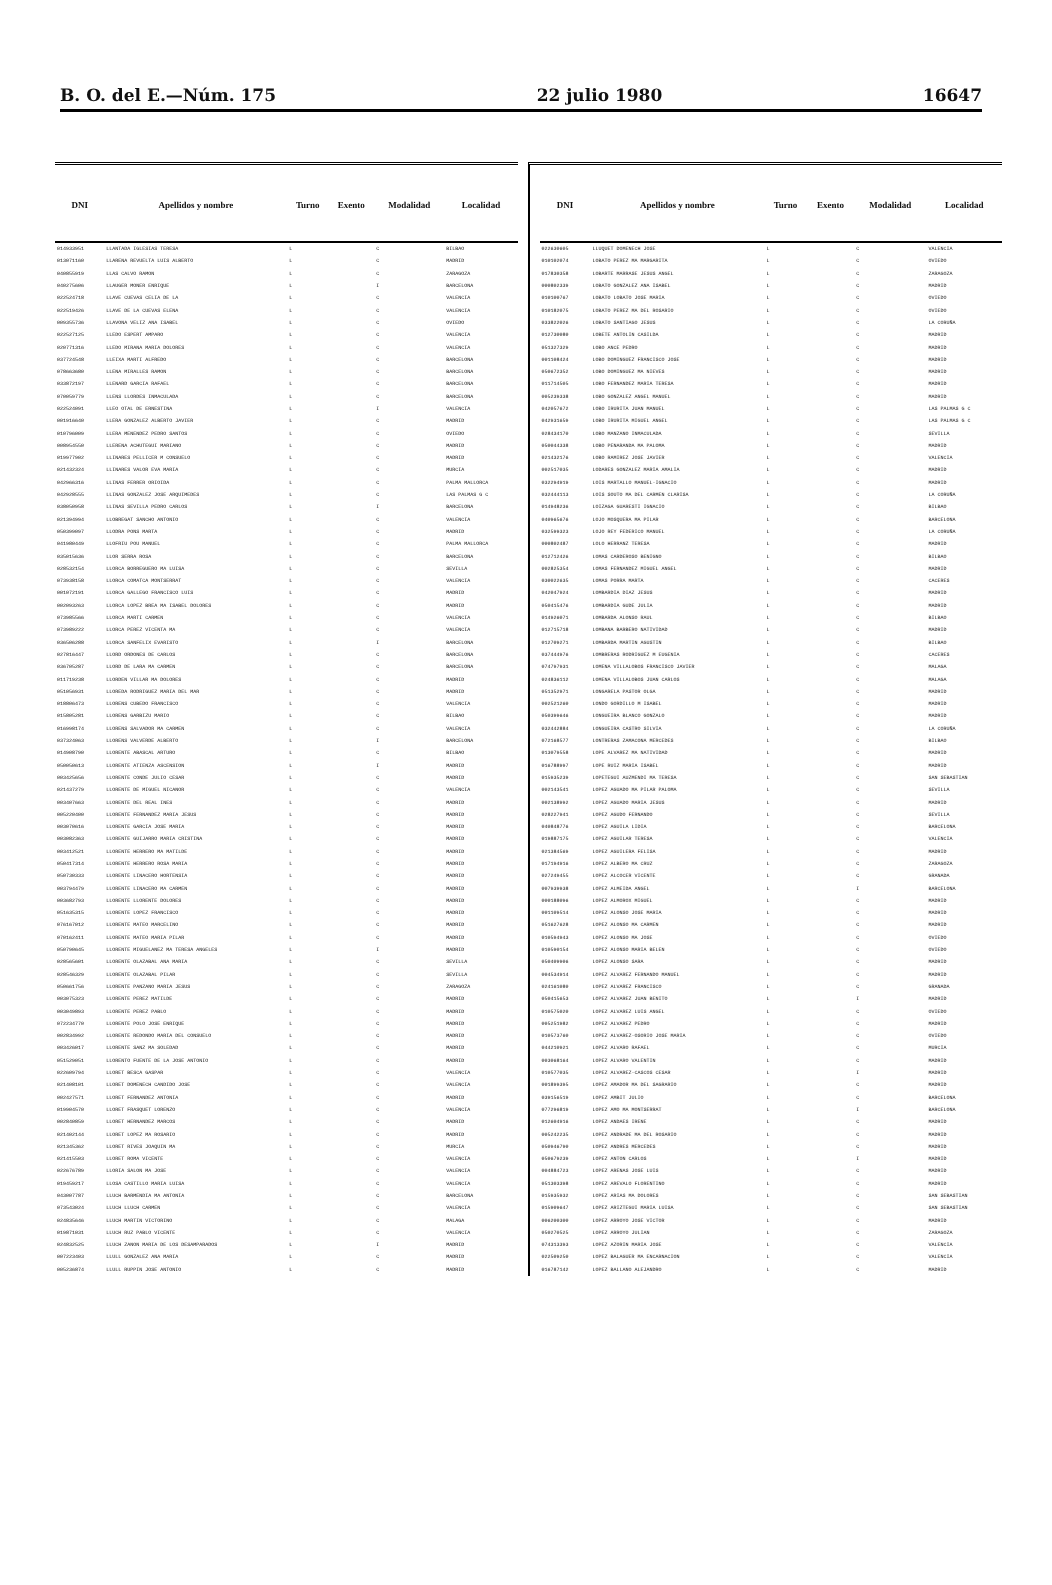B. O. del E.—Núm. 175 22 julio 1980 16647
| DNI | Apellidos y nombre | Turno | Exento | Modalidad | Localidad |
| --- | --- | --- | --- | --- | --- |
| 014933951 | LLANTADA IGLESIAS TERESA | L | | C | BILBAO |
| 013071160 | LLARENA REVUELTA LUIS ALBERTO | L | | C | MADRID |
| 040855919 | LLAS CALVO RAMON | L | | C | ZARAGOZA |
| 040275606 | LLAUGER MONER ENRIQUE | L | | I | BARCELONA |
| 022524718 | LLAVE CUEVAS CELIA DE LA | L | | C | VALENCIA |
| 022519426 | LLAVE DE LA CUEVAS ELENA | L | | C | VALENCIA |
| 009355736 | LLAVONA VELIZ ANA ISABEL | L | | C | OVIEDO |
| 022527125 | LLEDO ESPERT AMPARO | L | | C | VALENCIA |
| 020771316 | LLEDO MIRANA MARIA DOLORES | L | | C | VALENCIA |
| 037724548 | LLEIXA MARTI ALFREDO | L | | C | BARCELONA |
| 078663680 | LLENA MIRALLES RAMON | L | | C | BARCELONA |
| 033872197 | LLENARD GARCIA RAFAEL | L | | C | BARCELONA |
| 070059779 | LLENS LLORDES INMACULADA | L | | C | BARCELONA |
| 022524091 | LLEO OTAL DE ERNESTINA | L | | I | VALENCIA |
| 001916640 | LLERA GONZALEZ ALBERTO JAVIER | L | | C | MADRID |
| 010796009 | LLERA MENENDEZ PEDRO SANTOS | L | | C | OVIEDO |
| 008954550 | LLERENA ACHUTEGUI MARIANO | L | | C | MADRID |
| 019977902 | LLINARES PELLICER M CONSUELO | L | | C | MADRID |
| 021432324 | LLINARES VALOR EVA MARIA | L | | C | MURCIA |
| 042966316 | LLINAS FERRER ORIOIDA | L | | C | PALMA MALLORCA |
| 042928555 | LLINAS GONZALEZ JOSE ARQUIMEDES | L | | C | LAS PALMAS G C |
| 038050958 | LLINAS SEVILLA PEDRO CARLOS | L | | I | BARCELONA |
| 021394994 | LLOBREGAT SANCHO ANTONIO | L | | C | VALENCIA |
| 050399097 | LLODRA PONS MARTA | L | | C | MADRID |
| 041980449 | LLOFRIU POU MANUEL | L | | C | PALMA MALLORCA |
| 035015636 | LLOR SERRA ROSA | L | | C | BARCELONA |
| 028532154 | LLORCA BORREGUERO MA LUISA | L | | C | SEVILLA |
| 073938158 | LLORCA COMATCA MONTSERRAT | L | | C | VALENCIA |
| 001072191 | LLORCA GALLEGO FRANCISCO LUIS | L | | C | MADRID |
| 002093263 | LLORCA LOPEZ BREA MA ISABEL DOLORES | L | | C | MADRID |
| 073985566 | LLORCA MARTI CARMEN | L | | C | VALENCIA |
| 073989222 | LLORCA PEREZ VICENTA MA | L | | C | VALENCIA |
| 036506288 | LLORCA SANFELIX EVARISTO | L | | I | BARCELONA |
| 027816447 | LLORD ORDONES DE CARLOS | L | | C | BARCELONA |
| 036705287 | LLORD DE LARA MA CARMEN | L | | C | BARCELONA |
| 011719238 | LLORDEN VILLAR MA DOLORES | L | | C | MADRID |
| 051056931 | LLOREDA RODRIGUEZ MARIA DEL MAR | L | | C | MADRID |
| 018806473 | LLORENS CUBEDO FRANCISCO | L | | C | VALENCIA |
| 015805281 | LLORENS GARBIZU MARIO | L | | C | BILBAO |
| 016998174 | LLORENS SALVADOR MA CARMEN | L | | C | VALENCIA |
| 037324063 | LLORENS VALVERDE ALBERTO | L | | I | BARCELONA |
| 014908790 | LLORENTE ABASCAL ARTURO | L | | C | BILBAO |
| 050050613 | LLORENTE ATIENZA ASCENSION | L | | I | MADRID |
| 003425656 | LLORENTE CONDE JULIO CESAR | L | | C | MADRID |
| 021437279 | LLORENTE DE MIGUEL NICANOR | L | | C | VALENCIA |
| 003407663 | LLORENTE DEL REAL INES | L | | C | MADRID |
| 005220400 | LLORENTE FERNANDEZ MARIA JESUS | L | | C | MADRID |
| 003070616 | LLORENTE GARCIA JOSE MARIA | L | | C | MADRID |
| 003082363 | LLORENTE GUIJARRO MARIA CRISTINA | L | | C | MADRID |
| 003412521 | LLORENTE HERRERO MA MATILDE | L | | C | MADRID |
| 050417314 | LLORENTE HERRERO ROSA MARIA | L | | C | MADRID |
| 050730333 | LLORENTE LINACERO HORTENSIA | L | | C | MADRID |
| 003794479 | LLORENTE LINACERO MA CARMEN | L | | C | MADRID |
| 003682793 | LLORENTE LLORENTE DOLORES | L | | C | MADRID |
| 051635315 | LLORENTE LOPEZ FRANCISCO | L | | C | MADRID |
| 076167012 | LLORENTE MATEO MARCELINO | L | | C | MADRID |
| 070162411 | LLORENTE MATEO MARIA PILAR | L | | C | MADRID |
| 050790645 | LLORENTE MIGUELANEZ MA TERESA ANGELES | L | | I | MADRID |
| 028565601 | LLORENTE OLAZABAL ANA MARIA | L | | C | SEVILLA |
| 028546329 | LLORENTE OLAZABAL PILAR | L | | C | SEVILLA |
| 050661756 | LLORENTE PANZANO MARIA JESUS | L | | C | ZARAGOZA |
| 003075323 | LLORENTE PEREZ MATILDE | L | | C | MADRID |
| 003049893 | LLORENTE PEREZ PABLO | L | | C | MADRID |
| 072234770 | LLORENTE POLO JOSE ENRIQUE | L | | C | MADRID |
| 002834992 | LLORENTE REDONDO MARIA DEL CONSUELO | L | | C | MADRID |
| 003426017 | LLORENTE SANZ MA SOLEDAD | L | | C | MADRID |
| 051529051 | LLORENTO FUENTE DE LA JOSE ANTONIO | L | | C | MADRID |
| 022609794 | LLORET BESCA GASPAR | L | | C | VALENCIA |
| 021408101 | LLORET DOMENECH CANDIDO JOSE | L | | C | VALENCIA |
| 002427571 | LLORET FERNANDEZ ANTONIA | L | | C | MADRID |
| 019904570 | LLORET FRASQUET LORENZO | L | | C | VALENCIA |
| 002840859 | LLORET HERNANDEZ MARCOS | L | | C | MADRID |
| 021402144 | LLORET LOPEZ MA ROSARIO | L | | C | MADRID |
| 021345362 | LLORET RIVES JOAQUIN MA | L | | C | MURCIA |
| 021415503 | LLORET ROMA VICENTE | L | | C | VALENCIA |
| 022676789 | LLORIA SALON MA JOSE | L | | C | VALENCIA |
| 019459217 | LLOSA CASTILLO MARIA LUISA | L | | C | VALENCIA |
| 043007787 | LLUCH BARMENDIA MA ANTONIA | L | | C | BARCELONA |
| 073543024 | LLUCH LLUCH CARMEN | L | | C | VALENCIA |
| 024835646 | LLUCH MARTIN VICTORINO | L | | C | MALAGA |
| 019871031 | LLUCH RUZ PABLO VICENTE | L | | C | VALENCIA |
| 024832525 | LLUCH ZANON MARIA DE LOS DESAMPARADOS | L | | I | MADRID |
| 007223403 | LLULL GONZALEZ ANA MARIA | L | | C | MADRID |
| 005236874 | LLULL RUPPIN JOSE ANTONIO | L | | C | MADRID |
| DNI | Apellidos y nombre | Turno | Exento | Modalidad | Localidad |
| --- | --- | --- | --- | --- | --- |
| 022630605 | LLUQUET DOMENECH JOSE | L | | C | VALENCIA |
| 010102074 | LOBATO PEREZ MA MARGARITA | L | | C | OVIEDO |
| 017830358 | LOBARTE MARRASE JESUS ANGEL | L | | C | ZARAGOZA |
| 000802339 | LOBATO GONZALEZ ANA ISABEL | L | | C | MADRID |
| 010100767 | LOBATO LOBATO JOSE MARIA | L | | C | OVIEDO |
| 010182075 | LOBATO PEREZ MA DEL ROSARIO | L | | C | OVIEDO |
| 033822026 | LOBATO SANTIAGO JESUS | L | | C | LA CORUÑA |
| 012730080 | LOBETE ANTOLIN CASILDA | L | | C | MADRID |
| 051327329 | LOBO ANCE PEDRO | L | | C | MADRID |
| 001108424 | LOBO DOMINGUEZ FRANCISCO JOSE | L | | C | MADRID |
| 050672352 | LOBO DOMINGUEZ MA NIEVES | L | | C | MADRID |
| 011714505 | LOBO FERNANDEZ MARIA TERESA | L | | C | MADRID |
| 005239338 | LOBO GONZALEZ ANGEL MANUEL | L | | C | MADRID |
| 042057672 | LOBO IRURITA JUAN MANUEL | L | | C | LAS PALMAS G C |
| 042931659 | LOBO IRURITA MIGUEL ANGEL | L | | C | LAS PALMAS G C |
| 028434170 | LOBO MANZANO INMACULADA | L | | C | SEVILLA |
| 050044338 | LOBO PENARANDA MA PALOMA | L | | C | MADRID |
| 021432176 | LOBO RAMIREZ JOSE JAVIER | L | | C | VALENCIA |
| 002517035 | LODARES GONZALEZ MARIA AMALIA | L | | C | MADRID |
| 032294919 | LOIS MARTALLO MANUEL-IGNACIO | L | | C | MADRID |
| 032444113 | LOIS SOUTO MA DEL CARMEN CLARISA | L | | C | LA CORUÑA |
| 014948236 | LOIZAGA GUARESTI IGNACIO | L | | C | BILBAO |
| 040965676 | LOJO MOSQUERA MA PILAR | L | | C | BARCELONA |
| 032599323 | LOJO REY FEDERICO MANUEL | L | | C | LA CORUÑA |
| 000802487 | LOLO HERRANZ TERESA | L | | C | MADRID |
| 012712426 | LOMAS CARDEROSO BENIGNO | L | | C | BILBAO |
| 002825354 | LOMAS FERNANDEZ MIGUEL ANGEL | L | | C | MADRID |
| 030022635 | LOMAS PORRA MARTA | L | | C | CACERES |
| 042047924 | LOMBARDIA DIAZ JESUS | L | | C | MADRID |
| 050415476 | LOMBARDIA GUDE JULIA | L | | C | MADRID |
| 014926071 | LOMBARDA ALONSO RAUL | L | | C | BILBAO |
| 012715718 | LOMBANA BARBERO NATIVIDAD | L | | C | MADRID |
| 012709271 | LOMBARDA MARTIN AGUSTIN | L | | C | BILBAO |
| 037444976 | LOMBRERAS RODRIGUEZ M EUGENIA | L | | C | CACERES |
| 074797931 | LOMENA VILLALOBOS FRANCISCO JAVIER | L | | C | MALAGA |
| 024836112 | LOMENA VILLALOBOS JUAN CARLOS | L | | C | MALAGA |
| 051352971 | LONGARELA PASTOR OLGA | L | | C | MADRID |
| 002521260 | LONDO GORDILLO M ISABEL | L | | C | MADRID |
| 050399646 | LONGUEIRA BLANCO GONZALO | L | | C | MADRID |
| 032442884 | LONGUEIRA CASTRO SILVIA | L | | C | LA CORUÑA |
| 072168577 | LONTRERAS ZAMACONA MERCEDES | L | | C | BILBAO |
| 013079558 | LOPE ALVAREZ MA NATIVIDAD | L | | C | MADRID |
| 016788997 | LOPE RUIZ MARIA ISABEL | L | | C | MADRID |
| 015935239 | LOPETEGUI AUZMENDI MA TERESA | L | | C | SAN SEBASTIAN |
| 002143541 | LOPEZ AGUADO MA PILAR PALOMA | L | | C | SEVILLA |
| 002138992 | LOPEZ AGUADO MARIA JESUS | L | | C | MADRID |
| 028227941 | LOPEZ AGUDO FERNANDO | L | | C | SEVILLA |
| 040848776 | LOPEZ AGUILA LIDIA | L | | C | BARCELONA |
| 019887175 | LOPEZ AGUILAR TERESA | L | | C | VALENCIA |
| 021384569 | LOPEZ AGUILERA FELISA | L | | C | MADRID |
| 017194916 | LOPEZ ALBERO MA CRUZ | L | | C | ZARAGOZA |
| 027249455 | LOPEZ ALCOCER VICENTE | L | | C | GRANADA |
| 007939938 | LOPEZ ALMEIDA ANGEL | L | | I | BARCELONA |
| 000188096 | LOPEZ ALMOROX MIGUEL | L | | C | MADRID |
| 001109514 | LOPEZ ALONSO JOSE MARIA | L | | C | MADRID |
| 051627628 | LOPEZ ALONSO MA CARMEN | L | | C | MADRID |
| 010594943 | LOPEZ ALONSO MA JOSE | L | | C | OVIEDO |
| 010590154 | LOPEZ ALONSO MARIA BELEN | L | | C | OVIEDO |
| 050409906 | LOPEZ ALONSO SARA | L | | C | MADRID |
| 004534914 | LOPEZ ALVAREZ FERNANDO MANUEL | L | | C | MADRID |
| 024161080 | LOPEZ ALVAREZ FRANCISCO | L | | C | GRANADA |
| 050415653 | LOPEZ ALVAREZ JUAN BENITO | L | | I | MADRID |
| 010575020 | LOPEZ ALVAREZ LUIS ANGEL | L | | C | OVIEDO |
| 005251982 | LOPEZ ALVAREZ PEDRO | L | | C | MADRID |
| 010573760 | LOPEZ ALVAREZ-OSORIO JOSE MARIA | L | | C | OVIEDO |
| 044210921 | LOPEZ ALVARO RAFAEL | L | | C | MURCIA |
| 003068164 | LOPEZ ALVARO VALENTIN | L | | C | MADRID |
| 010577035 | LOPEZ ALVAREZ-CASCOS CESAR | L | | I | MADRID |
| 001899395 | LOPEZ AMADOR MA DEL SAGRARIO | L | | C | MADRID |
| 039156519 | LOPEZ AMBIT JULIO | L | | C | BARCELONA |
| 077296819 | LOPEZ AMO MA MONTSERRAT | L | | I | BARCELONA |
| 012604916 | LOPEZ ANDAES IRENE | L | | C | MADRID |
| 005242235 | LOPEZ ANDRADE MA DEL ROSARIO | L | | C | MADRID |
| 050946790 | LOPEZ ANDRES MERCEDES | L | | C | MADRID |
| 050679239 | LOPEZ ANTON CARLOS | L | | I | MADRID |
| 004884723 | LOPEZ ARENAS JOSE LUIS | L | | C | MADRID |
| 051303398 | LOPEZ AREVALO FLORENTINO | L | | C | MADRID |
| 015935932 | LOPEZ ARIAS MA DOLORES | L | | C | SAN SEBASTIAN |
| 015909647 | LOPEZ ARIZTEGUI MARIA LUISA | L | | C | SAN SEBASTIAN |
| 006200300 | LOPEZ ARROYO JOSE VICTOR | L | | C | MADRID |
| 050270525 | LOPEZ ARROYO JULIAN | L | | C | ZARAGOZA |
| 074313393 | LOPEZ AZORIN MARIA JOSE | L | | C | VALENCIA |
| 022509250 | LOPEZ BALAGUER MA ENCARNACION | L | | C | VALENCIA |
| 016787142 | LOPEZ BALLANO ALEJANDRO | L | | C | MADRID |